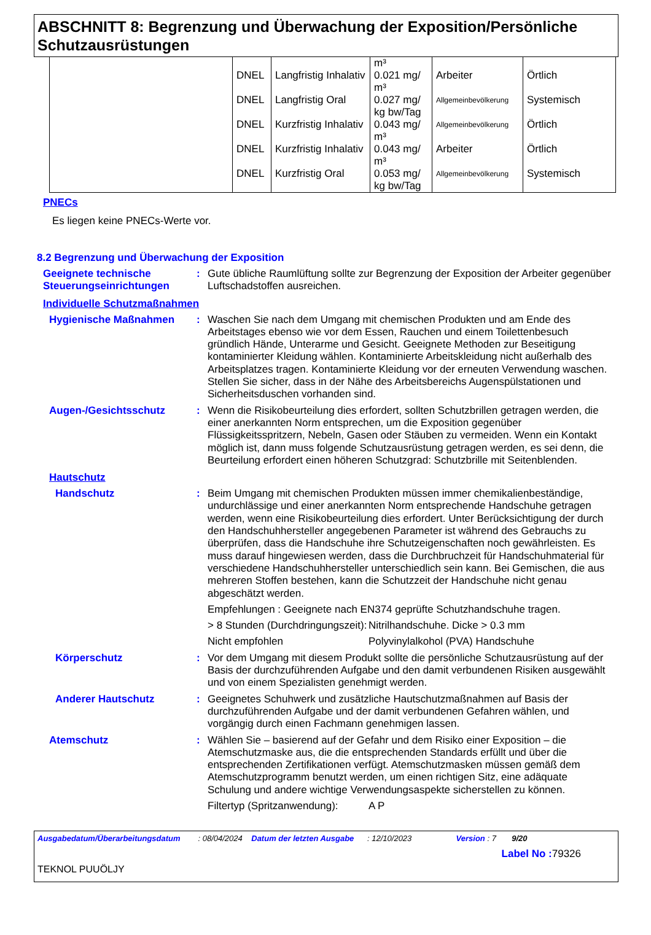ABSCHNITT 8: Begrenzung und Überwachung der Exposition/Persönliche Schutzausrüstungen
| | | | m³ | | |
| | DNEL | Langfristig Inhalativ | 0.021 mg/ m³ | Arbeiter | Örtlich |
| | DNEL | Langfristig Oral | 0.027 mg/ kg bw/Tag | Allgemeinbevölkerung | Systemisch |
| | DNEL | Kurzfristig Inhalativ | 0.043 mg/ m³ | Allgemeinbevölkerung | Örtlich |
| | DNEL | Kurzfristig Inhalativ | 0.043 mg/ m³ | Arbeiter | Örtlich |
| | DNEL | Kurzfristig Oral | 0.053 mg/ kg bw/Tag | Allgemeinbevölkerung | Systemisch |
PNECs
Es liegen keine PNECs-Werte vor.
8.2 Begrenzung und Überwachung der Exposition
Geeignete technische Steuerungseinrichtungen
: Gute übliche Raumlüftung sollte zur Begrenzung der Exposition der Arbeiter gegenüber Luftschadstoffen ausreichen.
Individuelle Schutzmaßnahmen
Hygienische Maßnahmen : Waschen Sie nach dem Umgang mit chemischen Produkten und am Ende des Arbeitstages ebenso wie vor dem Essen, Rauchen und einem Toilettenbesuch gründlich Hände, Unterarme und Gesicht. Geeignete Methoden zur Beseitigung kontaminierter Kleidung wählen. Kontaminierte Arbeitskleidung nicht außerhalb des Arbeitsplatzes tragen. Kontaminierte Kleidung vor der erneuten Verwendung waschen. Stellen Sie sicher, dass in der Nähe des Arbeitsbereichs Augenspülstationen und Sicherheitsduschen vorhanden sind.
Augen-/Gesichtsschutz : Wenn die Risikobeurteilung dies erfordert, sollten Schutzbrillen getragen werden, die einer anerkannten Norm entsprechen, um die Exposition gegenüber Flüssigkeitsspritzern, Nebeln, Gasen oder Stäuben zu vermeiden. Wenn ein Kontakt möglich ist, dann muss folgende Schutzausrüstung getragen werden, es sei denn, die Beurteilung erfordert einen höheren Schutzgrad: Schutzbrille mit Seitenblenden.
Hautschutz
Handschutz : Beim Umgang mit chemischen Produkten müssen immer chemikalienbeständige, undurchlässige und einer anerkannten Norm entsprechende Handschuhe getragen werden, wenn eine Risikobeurteilung dies erfordert. Unter Berücksichtigung der durch den Handschuhhersteller angegebenen Parameter ist während des Gebrauchs zu überprüfen, dass die Handschuhe ihre Schutzeigenschaften noch gewährleisten. Es muss darauf hingewiesen werden, dass die Durchbruchzeit für Handschuhmaterial für verschiedene Handschuhhersteller unterschiedlich sein kann. Bei Gemischen, die aus mehreren Stoffen bestehen, kann die Schutzzeit der Handschuhe nicht genau abgeschätzt werden.
Empfehlungen : Geeignete nach EN374 geprüfte Schutzhandschuhe tragen.
> 8 Stunden (Durchdringungszeit):
Nitrilhandschuhe. Dicke > 0.3 mm
Nicht empfohlen Polyvinylalkohol (PVA) Handschuhe
Körperschutz : Vor dem Umgang mit diesem Produkt sollte die persönliche Schutzausrüstung auf der Basis der durchzuführenden Aufgabe und den damit verbundenen Risiken ausgewählt und von einem Spezialisten genehmigt werden.
Anderer Hautschutz : Geeignetes Schuhwerk und zusätzliche Hautschutzmaßnahmen auf Basis der durchzuführenden Aufgabe und der damit verbundenen Gefahren wählen, und vorgängig durch einen Fachmann genehmigen lassen.
Atemschutz : Wählen Sie – basierend auf der Gefahr und dem Risiko einer Exposition – die Atemschutzmaske aus, die die entsprechenden Standards erfüllt und über die entsprechenden Zertifikationen verfügt. Atemschutzmasken müssen gemäß dem Atemschutzprogramm benutzt werden, um einen richtigen Sitz, eine adäquate Schulung und andere wichtige Verwendungsaspekte sicherstellen zu können.
Filtertyp (Spritzanwendung):
A P
Ausgabedatum/Überarbeitungsdatum : 08/04/2024 Datum der letzten Ausgabe : 12/10/2023 Version : 7 9/20
Label No : 79326
TEKNOL PUUÖLJY